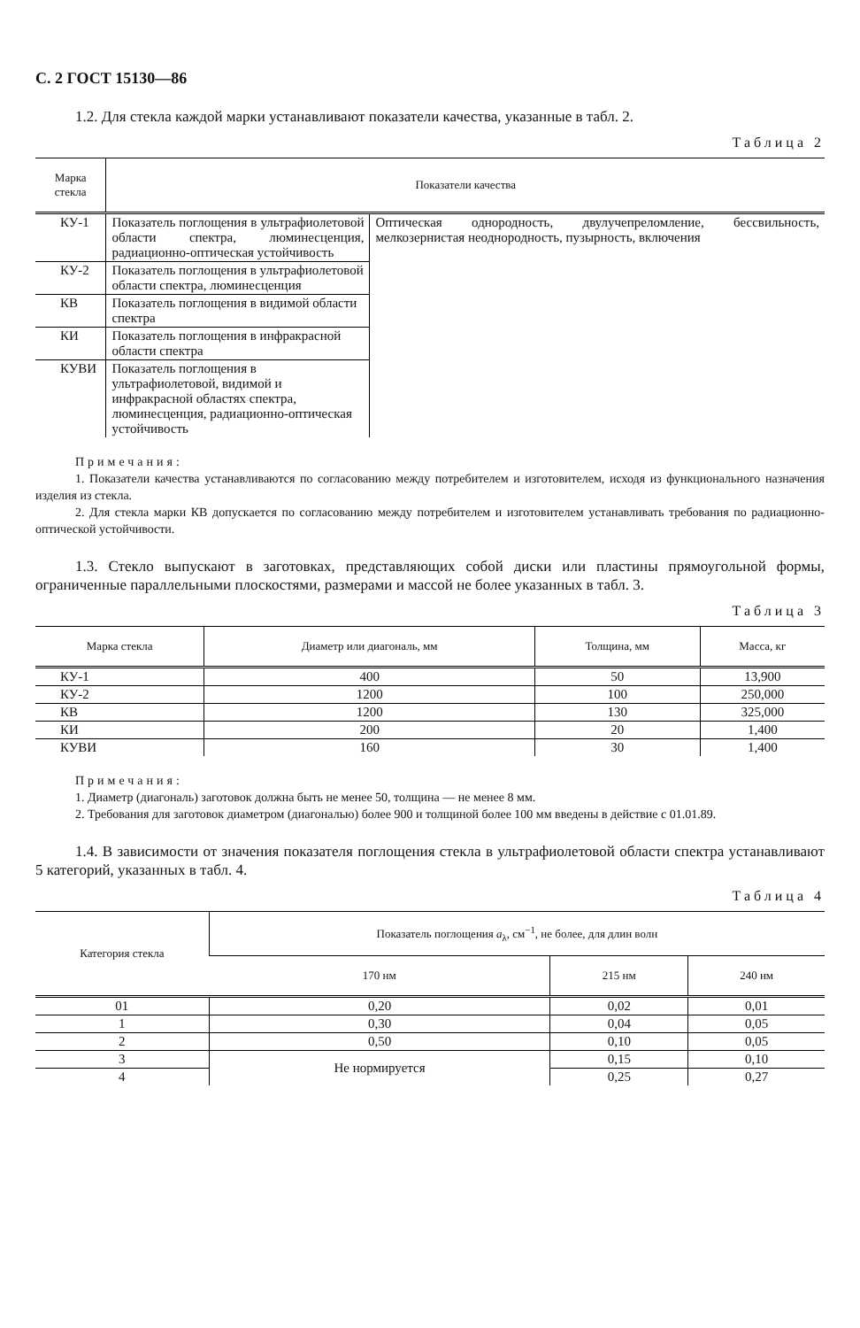С. 2 ГОСТ 15130—86
1.2. Для стекла каждой марки устанавливают показатели качества, указанные в табл. 2.
Таблица 2
| Марка стекла | Показатели качества | |
| --- | --- | --- |
| КУ-1 | Показатель поглощения в ультрафиолетовой области спектра, люминесценция, радиационно-оптическая устойчивость | Оптическая однородность, двулучепреломление, бессвильность, мелкозернистая неоднородность, пузырность, включения |
| КУ-2 | Показатель поглощения в ультрафиолетовой области спектра, люминесценция | |
| КВ | Показатель поглощения в видимой области спектра | |
| КИ | Показатель поглощения в инфракрасной области спектра | |
| КУВИ | Показатель поглощения в ультрафиолетовой, видимой и инфракрасной областях спектра, люминесценция, радиационно-оптическая устойчивость | |
Примечания:
1. Показатели качества устанавливаются по согласованию между потребителем и изготовителем, исходя из функционального назначения изделия из стекла.
2. Для стекла марки КВ допускается по согласованию между потребителем и изготовителем устанавливать требования по радиационно-оптической устойчивости.
1.3. Стекло выпускают в заготовках, представляющих собой диски или пластины прямоугольной формы, ограниченные параллельными плоскостями, размерами и массой не более указанных в табл. 3.
Таблица 3
| Марка стекла | Диаметр или диагональ, мм | Толщина, мм | Масса, кг |
| --- | --- | --- | --- |
| КУ-1 | 400 | 50 | 13,900 |
| КУ-2 | 1200 | 100 | 250,000 |
| КВ | 1200 | 130 | 325,000 |
| КИ | 200 | 20 | 1,400 |
| КУВИ | 160 | 30 | 1,400 |
Примечания:
1. Диаметр (диагональ) заготовок должна быть не менее 50, толщина — не менее 8 мм.
2. Требования для заготовок диаметром (диагональю) более 900 и толщиной более 100 мм введены в действие с 01.01.89.
1.4. В зависимости от значения показателя поглощения стекла в ультрафиолетовой области спектра устанавливают 5 категорий, указанных в табл. 4.
Таблица 4
| Категория стекла | Показатель поглощения a<sub>λ</sub>, см<sup>−1</sup>, не более, для длин волн | | |
| --- | --- | --- | --- |
| | 170 нм | 215 нм | 240 нм |
| 01 | 0,20 | 0,02 | 0,01 |
| 1 | 0,30 | 0,04 | 0,05 |
| 2 | 0,50 | 0,10 | 0,05 |
| 3 | Не нормируется | 0,15 | 0,10 |
| 4 | | 0,25 | 0,27 |